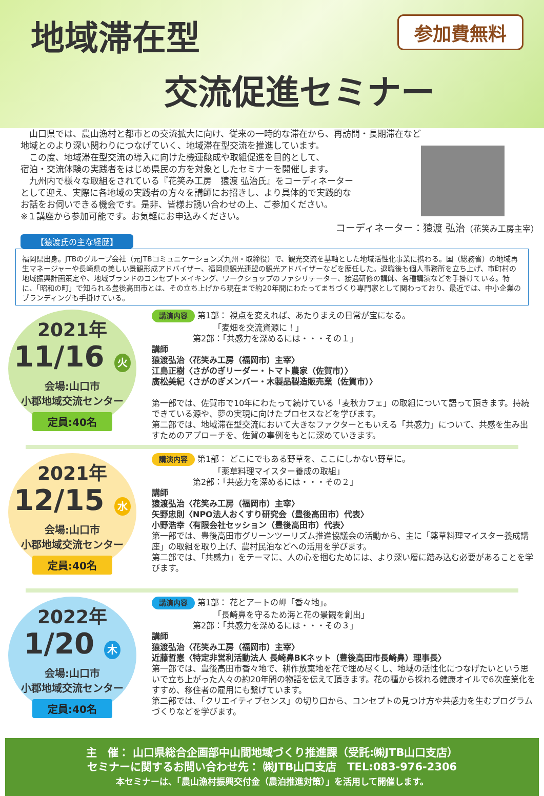地域滞在型
交流促進セミナー
参加費無料
　山口県では、農山漁村と都市との交流拡大に向け、従来の一時的な滞在から、再訪問・長期滞在など
地域とのより深い関わりにつなげていく、地域滞在型交流を推進しています。
　この度、地域滞在型交流の導入に向けた機運醸成や取組促進を目的として、
宿泊・交流体験の実践者をはじめ県民の方を対象としたセミナーを開催します。
　九州内で様々な取組をされている『花笑み工房　猿渡 弘治氏』をコーディネーター
として迎え、実際に各地域の実践者の方々を講師にお招きし、より具体的で実践的な
お話をお伺いできる機会です。是非、皆様お誘い合わせの上、ご参加ください。
※１講座から参加可能です。お気軽にお申込みください。
コーディネーター：猿渡 弘治（花笑み工房主宰）
【猿渡氏の主な経歴】
福岡県出身。JTBのグループ会社（元JTBコミュニケーションズ九州・取締役）で、観光交流を基軸とした地域活性化事業に携わる。国（総務省）の地域再生マネージャーや長崎県の美しい景観形成アドバイザー、福岡県観光連盟の観光アドバイザーなどを歴任した。退職後も個人事務所を立ち上げ、市町村の地域振興計画策定や、地域ブランドのコンセプトメイキング、ワークショップのファシリテーター、接遇研修の講師、各種講演などを手掛けている。特に、「昭和の町」で知られる豊後高田市とは、その立ち上げから現在まで約20年間にわたってまちづくり専門家として関わっており、最近では、中小企業のブランディングも手掛けている。
2021年
11/16 火
会場:山口市
小郡地域交流センター
定員:40名
講演内容 第1部： 視点を変えれば、あたりまえの日常が宝になる。
　　　　　　　　「麦畑を交流資源に！」
　　　　　第2部：「共感力を深めるには・・・その１」
講師
猿渡弘治〈花笑み工房（福岡市）主宰〉
江島正樹〈さがのぎリーダー・トマト農家（佐賀市）〉
廣松美紀〈さがのぎメンバー・木製品製造販売業（佐賀市）〉
第一部では、佐賀市で10年にわたって続けている「麦秋カフェ」の取組について語って頂きます。持続できている源や、夢の実現に向けたプロセスなどを学びます。
第二部では、地域滞在型交流において大きなファクターともいえる「共感力」について、共感を生み出すためのアプローチを、佐賀の事例をもとに深めていきます。
2021年
12/15 水
会場:山口市
小郡地域交流センター
定員:40名
講演内容 第1部： どこにでもある野草を、ここにしかない野草に。
　　　　　　　　「薬草料理マイスター養成の取組」
　　　　　第2部：「共感力を深めるには・・・その２」
講師
猿渡弘治〈花笑み工房（福岡市）主宰〉
矢野忠則〈NPO法人おくすり研究会（豊後高田市）代表〉
小野浩幸〈有限会社セッション（豊後高田市）代表〉
第一部では、豊後高田市グリーンツーリズム推進協議会の活動から、主に「薬草料理マイスター養成講座」の取組を取り上げ、農村民泊などへの活用を学びます。
第二部では、「共感力」をテーマに、人の心を掴むためには、より深い層に踏み込む必要があることを学びます。
2022年
1/20 木
会場:山口市
小郡地域交流センター
定員:40名
講演内容 第1部： 花とアートの岬「香々地」。
　　　　　　　　「長崎鼻を守るため海と花の景観を創出」
　　　　　第2部：「共感力を深めるには・・・その３」
講師
猿渡弘治〈花笑み工房（福岡市）主宰〉
近藤哲憲〈特定非営利活動法人 長崎鼻BKネット（豊後高田市長崎鼻）理事長〉
第一部では、豊後高田市香々地で、耕作放棄地を花で埋め尽くし、地域の活性化につなげたいという思いで立ち上がった人々の約20年間の物語を伝えて頂きます。花の種から採れる健康オイルで6次産業化をすすめ、移住者の雇用にも繋げています。
第二部では、「クリエイティブセンス」の切り口から、コンセプトの見つけ方や共感力を生むプログラムづくりなどを学びます。
主　催： 山口県総合企画部中山間地域づくり推進課（受託:㈱JTB山口支店）
セミナーに関するお問い合わせ先： ㈱JTB山口支店　TEL:083-976-2306
本セミナーは、「農山漁村振興交付金（農泊推進対策）」を活用して開催します。